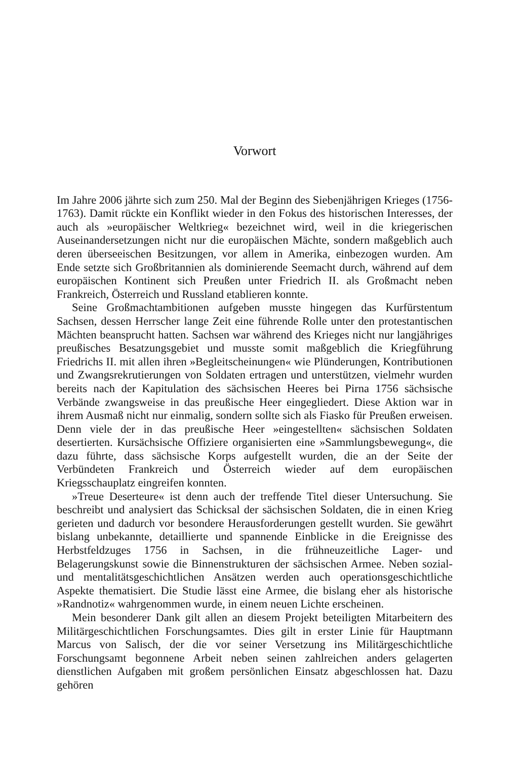Vorwort
Im Jahre 2006 jährte sich zum 250. Mal der Beginn des Siebenjährigen Krieges (1756-1763). Damit rückte ein Konflikt wieder in den Fokus des historischen Interesses, der auch als »europäischer Weltkrieg« bezeichnet wird, weil in die kriegerischen Auseinandersetzungen nicht nur die europäischen Mächte, sondern maßgeblich auch deren überseeischen Besitzungen, vor allem in Amerika, einbezogen wurden. Am Ende setzte sich Großbritannien als dominierende Seemacht durch, während auf dem europäischen Kontinent sich Preußen unter Friedrich II. als Großmacht neben Frankreich, Österreich und Russland etablieren konnte.
Seine Großmachtambitionen aufgeben musste hingegen das Kurfürstentum Sachsen, dessen Herrscher lange Zeit eine führende Rolle unter den protestantischen Mächten beansprucht hatten. Sachsen war während des Krieges nicht nur langjähriges preußisches Besatzungsgebiet und musste somit maßgeblich die Kriegführung Friedrichs II. mit allen ihren »Begleitscheinungen« wie Plünderungen, Kontributionen und Zwangsrekrutierungen von Soldaten ertragen und unterstützen, vielmehr wurden bereits nach der Kapitulation des sächsischen Heeres bei Pirna 1756 sächsische Verbände zwangsweise in das preußische Heer eingegliedert. Diese Aktion war in ihrem Ausmaß nicht nur einmalig, sondern sollte sich als Fiasko für Preußen erweisen. Denn viele der in das preußische Heer »eingestellten« sächsischen Soldaten desertierten. Kursächsische Offiziere organisierten eine »Sammlungsbewegung«, die dazu führte, dass sächsische Korps aufgestellt wurden, die an der Seite der Verbündeten Frankreich und Österreich wieder auf dem europäischen Kriegsschauplatz eingreifen konnten.
»Treue Deserteure« ist denn auch der treffende Titel dieser Untersuchung. Sie beschreibt und analysiert das Schicksal der sächsischen Soldaten, die in einen Krieg gerieten und dadurch vor besondere Herausforderungen gestellt wurden. Sie gewährt bislang unbekannte, detaillierte und spannende Einblicke in die Ereignisse des Herbstfeldzuges 1756 in Sachsen, in die frühneuzeitliche Lager- und Belagerungskunst sowie die Binnenstrukturen der sächsischen Armee. Neben sozial- und mentalitätsgeschichtlichen Ansätzen werden auch operationsgeschichtliche Aspekte thematisiert. Die Studie lässt eine Armee, die bislang eher als historische »Randnotiz« wahrgenommen wurde, in einem neuen Lichte erscheinen.
Mein besonderer Dank gilt allen an diesem Projekt beteiligten Mitarbeitern des Militärgeschichtlichen Forschungsamtes. Dies gilt in erster Linie für Hauptmann Marcus von Salisch, der die vor seiner Versetzung ins Militärgeschichtliche Forschungsamt begonnene Arbeit neben seinen zahlreichen anders gelagerten dienstlichen Aufgaben mit großem persönlichen Einsatz abgeschlossen hat. Dazu gehören